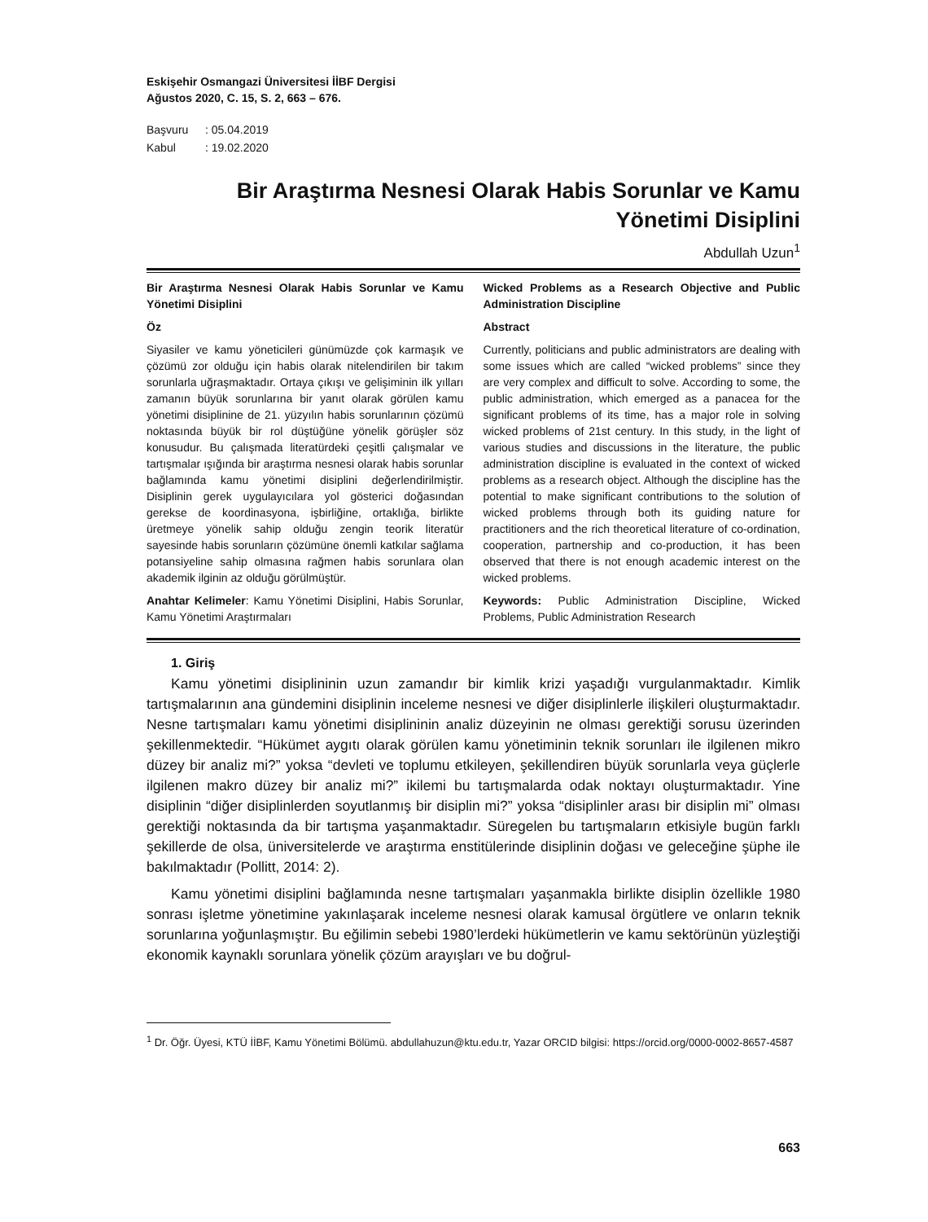Eskişehir Osmangazi Üniversitesi İİBF Dergisi
Ağustos 2020, C. 15, S. 2, 663 – 676.
Başvuru: 05.04.2019
Kabul: 19.02.2020
Bir Araştırma Nesnesi Olarak Habis Sorunlar ve Kamu Yönetimi Disiplini
Abdullah Uzun<sup>1</sup>
Bir Araştırma Nesnesi Olarak Habis Sorunlar ve Kamu Yönetimi Disiplini
Öz
Siyasiler ve kamu yöneticileri günümüzde çok karmaşık ve çözümü zor olduğu için habis olarak nitelendirilen bir takım sorunlarla uğraşmaktadır. Ortaya çıkışı ve gelişiminin ilk yılları zamanın büyük sorunlarına bir yanıt olarak görülen kamu yönetimi disiplinine de 21. yüzyılın habis sorunlarının çözümü noktasında büyük bir rol düştüğüne yönelik görüşler söz konusudur. Bu çalışmada literatürdeki çeşitli çalışmalar ve tartışmalar ışığında bir araştırma nesnesi olarak habis sorunlar bağlamında kamu yönetimi disiplini değerlendirilmiştir. Disiplinin gerek uygulayıcılara yol gösterici doğasından gerekse de koordinasyona, işbirliğine, ortaklığa, birlikte üretmeye yönelik sahip olduğu zengin teorik literatür sayesinde habis sorunların çözümüne önemli katkılar sağlama potansiyeline sahip olmasına rağmen habis sorunlara olan akademik ilginin az olduğu görülmüştür.
Anahtar Kelimeler: Kamu Yönetimi Disiplini, Habis Sorunlar, Kamu Yönetimi Araştırmaları
Wicked Problems as a Research Objective and Public Administration Discipline
Abstract
Currently, politicians and public administrators are dealing with some issues which are called “wicked problems” since they are very complex and difficult to solve. According to some, the public administration, which emerged as a panacea for the significant problems of its time, has a major role in solving wicked problems of 21st century. In this study, in the light of various studies and discussions in the literature, the public administration discipline is evaluated in the context of wicked problems as a research object. Although the discipline has the potential to make significant contributions to the solution of wicked problems through both its guiding nature for practitioners and the rich theoretical literature of co-ordination, cooperation, partnership and co-production, it has been observed that there is not enough academic interest on the wicked problems.
Keywords: Public Administration Discipline, Wicked Problems, Public Administration Research
1. Giriş
Kamu yönetimi disiplininin uzun zamandır bir kimlik krizi yaşadığı vurgulanmaktadır. Kimlik tartışmalarının ana gündemini disiplinin inceleme nesnesi ve diğer disiplinlerle ilişkileri oluşturmaktadır. Nesne tartışmaları kamu yönetimi disiplininin analiz düzeyinin ne olması gerektiği sorusu üzerinden şekillenmektedir. “Hükümet aygıtı olarak görülen kamu yönetiminin teknik sorunları ile ilgilenen mikro düzey bir analiz mi?” yoksa “devleti ve toplumu etkileyen, şekillendiren büyük sorunlarla veya güçlerle ilgilenen makro düzey bir analiz mi?” ikilemi bu tartışmalarda odak noktayı oluşturmaktadır. Yine disiplinin “diğer disiplinlerden soyutlanmış bir disiplin mi?” yoksa “disiplinler arası bir disiplin mi” olması gerektiği noktasında da bir tartışma yaşanmaktadır. Süregelen bu tartışmaların etkisiyle bugün farklı şekillerde de olsa, üniversitelerde ve araştırma enstitülerinde disiplinin doğası ve geleceğine şüphe ile bakılmaktadır (Pollitt, 2014: 2).
Kamu yönetimi disiplini bağlamında nesne tartışmaları yaşanmakla birlikte disiplin özellikle 1980 sonrası işletme yönetimine yakınlaşarak inceleme nesnesi olarak kamusal örgütlere ve onların teknik sorunlarına yoğunlaşmıştır. Bu eğilimin sebebi 1980’lerdeki hükümetlerin ve kamu sektörünün yüzleştiği ekonomik kaynaklı sorunlara yönelik çözüm arayışları ve bu doğrul-
<sup>1</sup> Dr. Öğr. Üyesi, KTÜ İİBF, Kamu Yönetimi Bölümü. abdullahuzun@ktu.edu.tr, Yazar ORCID bilgisi: https://orcid.org/0000-0002-8657-4587
663